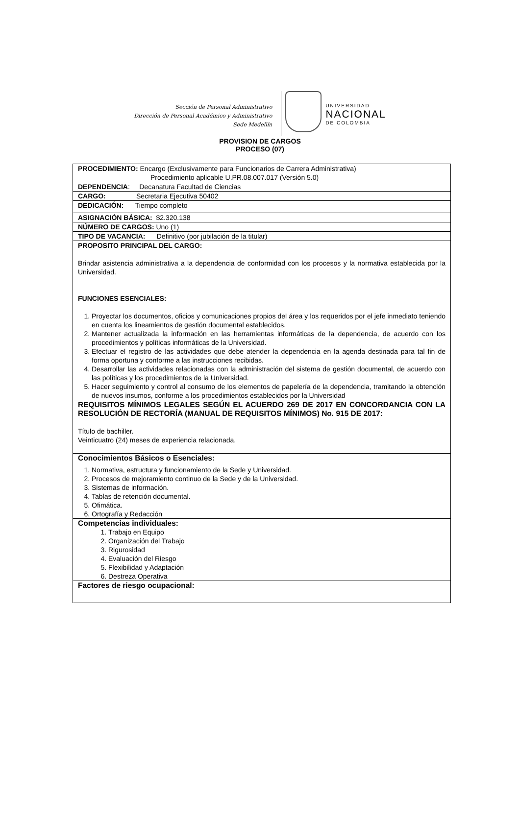Sección de Personal Administrativo
Dirección de Personal Académico y Administrativo
Sede Medellín
UNIVERSIDAD
NACIONAL
DE COLOMBIA
PROVISION DE CARGOS
PROCESO (07)
| PROCEDIMIENTO: Encargo (Exclusivamente para Funcionarios de Carrera Administrativa) Procedimiento aplicable U.PR.08.007.017 (Versión 5.0) |
| DEPENDENCIA : Decanatura Facultad de Ciencias |
| CARGO: Secretaria Ejecutiva 50402 |
| DEDICACIÓN: Tiempo completo |
| ASIGNACIÓN BÁSICA: $2.320.138 |
| NÚMERO DE CARGOS: Uno (1) |
| TIPO DE VACANCIA: Definitivo (por jubilación de la titular) |
| PROPOSITO PRINCIPAL DEL CARGO: Brindar asistencia administrativa a la dependencia de conformidad con los procesos y la normativa establecida por la Universidad. FUNCIONES ESENCIALES: 1. Proyectar los documentos, oficios y comunicaciones propios del área y los requeridos por el jefe inmediato teniendo en cuenta los lineamientos de gestión documental establecidos. 2. Mantener actualizada la información en las herramientas informáticas de la dependencia, de acuerdo con los procedimientos y políticas informáticas de la Universidad. 3. Efectuar el registro de las actividades que debe atender la dependencia en la agenda destinada para tal fin de forma oportuna y conforme a las instrucciones recibidas. 4. Desarrollar las actividades relacionadas con la administración del sistema de gestión documental, de acuerdo con las políticas y los procedimientos de la Universidad. 5. Hacer seguimiento y control al consumo de los elementos de papelería de la dependencia, tramitando la obtención de nuevos insumos, conforme a los procedimientos establecidos por la Universidad |
| REQUISITOS MÍNIMOS LEGALES SEGÚN EL ACUERDO 269 DE 2017 EN CONCORDANCIA CON LA RESOLUCIÓN DE RECTORÍA (MANUAL DE REQUISITOS MÍNIMOS) No. 915 DE 2017: Título de bachiller. Veinticuatro (24) meses de experiencia relacionada. |
| Conocimientos Básicos o Esenciales: 1. Normativa, estructura y funcionamiento de la Sede y Universidad. 2. Procesos de mejoramiento continuo de la Sede y de la Universidad. 3. Sistemas de información. 4. Tablas de retención documental. 5. Ofimática. 6. Ortografía y Redacción |
| Competencias individuales: 1. Trabajo en Equipo 2. Organización del Trabajo 3. Rigurosidad 4. Evaluación del Riesgo 5. Flexibilidad y Adaptación 6. Destreza Operativa |
| Factores de riesgo ocupacional: |